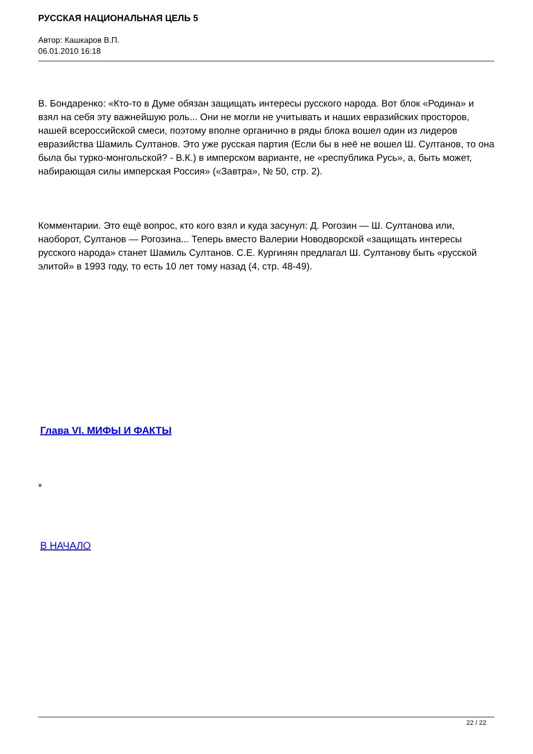РУССКАЯ НАЦИОНАЛЬНАЯ ЦЕЛЬ 5
Автор: Кашкаров В.П.
06.01.2010 16:18
В. Бондаренко: «Кто-то в Думе обязан защищать интересы русского народа. Вот блок «Родина» и взял на себя эту важнейшую роль... Они не могли не учитывать и наших евразийских просторов, нашей всероссийской смеси, поэтому вполне органично в ряды блока вошел один из лидеров евразийства Шамиль Султанов. Это уже русская партия (Если бы в неё не вошел Ш. Султанов, то она была бы турко-монгольской? - В.К.) в имперском варианте, не «республика Русь», а, быть может, набирающая силы имперская Россия» («Завтра», № 50, стр. 2).
Комментарии. Это ещё вопрос, кто кого взял и куда засунул: Д. Рогозин — Ш. Султанова или, наоборот, Султанов — Рогозина... Теперь вместо Валерии Новодворской «защищать интересы русского народа» станет Шамиль Султанов. С.Е. Кургинян предлагал Ш. Султанову быть «русской элитой» в 1993 году, то есть 10 лет тому назад (4, стр. 48-49).
Глава VI. МИФЫ И ФАКТЫ
*
В НАЧАЛО
22 / 22